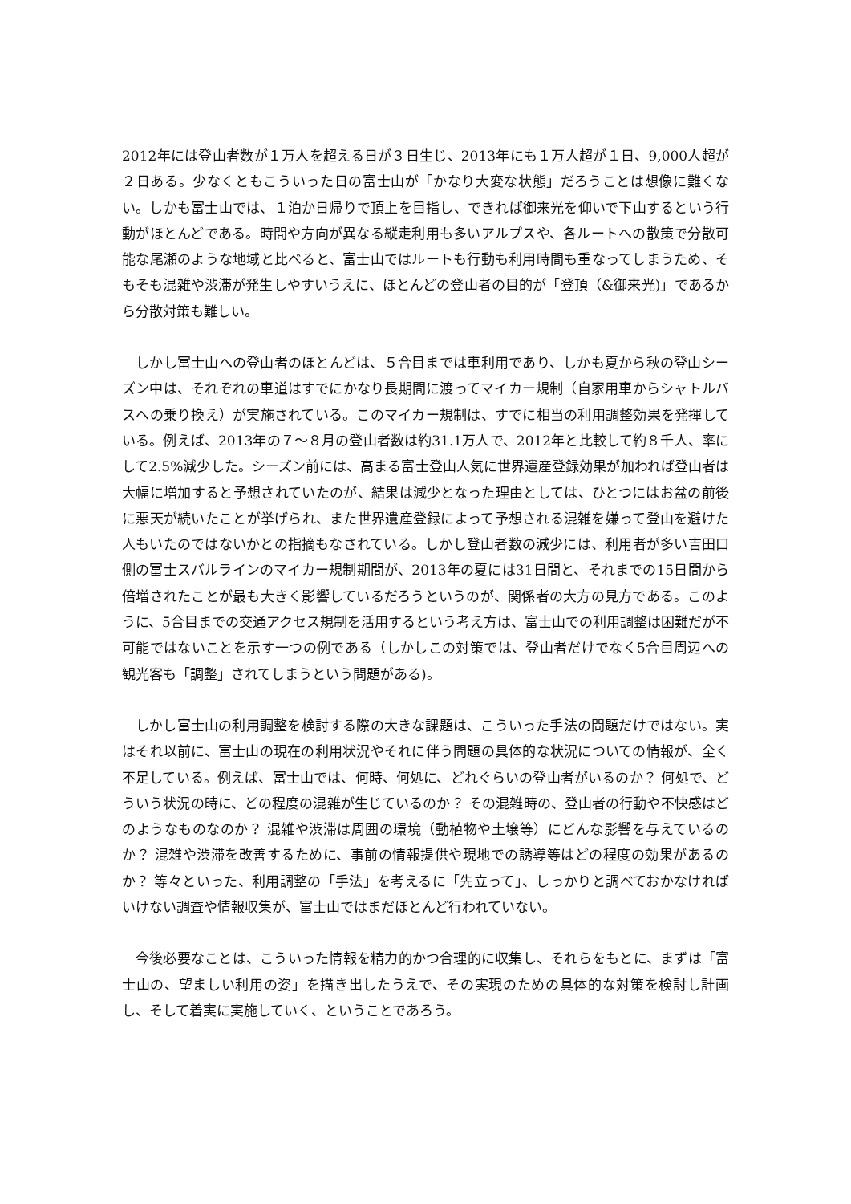2012年には登山者数が１万人を超える日が３日生じ、2013年にも１万人超が１日、9,000人超が２日ある。少なくともこういった日の富士山が「かなり大変な状態」だろうことは想像に難くない。しかも富士山では、１泊か日帰りで頂上を目指し、できれば御来光を仰いで下山するという行動がほとんどである。時間や方向が異なる縦走利用も多いアルプスや、各ルートへの散策で分散可能な尾瀬のような地域と比べると、富士山ではルートも行動も利用時間も重なってしまうため、そもそも混雑や渋滞が発生しやすいうえに、ほとんどの登山者の目的が「登頂（&御来光)」であるから分散対策も難しい。
しかし富士山への登山者のほとんどは、５合目までは車利用であり、しかも夏から秋の登山シーズン中は、それぞれの車道はすでにかなり長期間に渡ってマイカー規制（自家用車からシャトルバスへの乗り換え）が実施されている。このマイカー規制は、すでに相当の利用調整効果を発揮している。例えば、2013年の７～８月の登山者数は約31.1万人で、2012年と比較して約８千人、率にして2.5%減少した。シーズン前には、高まる富士登山人気に世界遺産登録効果が加われば登山者は大幅に増加すると予想されていたのが、結果は減少となった理由としては、ひとつにはお盆の前後に悪天が続いたことが挙げられ、また世界遺産登録によって予想される混雑を嫌って登山を避けた人もいたのではないかとの指摘もなされている。しかし登山者数の減少には、利用者が多い吉田口側の富士スバルラインのマイカー規制期間が、2013年の夏には31日間と、それまでの15日間から倍増されたことが最も大きく影響しているだろうというのが、関係者の大方の見方である。このように、5合目までの交通アクセス規制を活用するという考え方は、富士山での利用調整は困難だが不可能ではないことを示す一つの例である（しかしこの対策では、登山者だけでなく5合目周辺への観光客も「調整」されてしまうという問題がある)。
しかし富士山の利用調整を検討する際の大きな課題は、こういった手法の問題だけではない。実はそれ以前に、富士山の現在の利用状況やそれに伴う問題の具体的な状況についての情報が、全く不足している。例えば、富士山では、何時、何処に、どれぐらいの登山者がいるのか？ 何処で、どういう状況の時に、どの程度の混雑が生じているのか？ その混雑時の、登山者の行動や不快感はどのようなものなのか？ 混雑や渋滞は周囲の環境（動植物や土壌等）にどんな影響を与えているのか？ 混雑や渋滞を改善するために、事前の情報提供や現地での誘導等はどの程度の効果があるのか？ 等々といった、利用調整の「手法」を考えるに「先立って」、しっかりと調べておかなければいけない調査や情報収集が、富士山ではまだほとんど行われていない。
今後必要なことは、こういった情報を精力的かつ合理的に収集し、それらをもとに、まずは「富士山の、望ましい利用の姿」を描き出したうえで、その実現のための具体的な対策を検討し計画し、そして着実に実施していく、ということであろう。